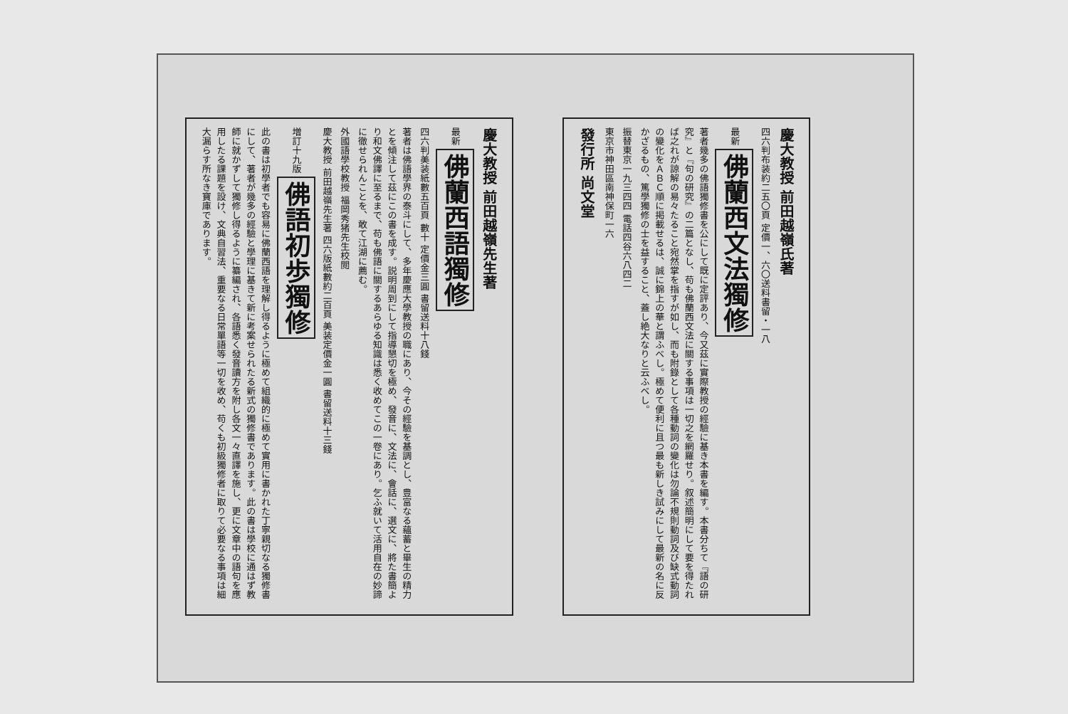慶大教授 前田越嶺氏著
四六判布装約二五〇頁 定價一、六〇送料書留・一八
最新 佛蘭西文法獨修
著者幾多の佛語獨修書を公にして既に定評あり、今又茲に實際教授の經驗に基き本書を編す。本書分ちて『語の研究』と『句の研究』の二篇となし、苟も佛蘭西文法に關する事項は一切之を網羅せり。叙述簡明にして要を得たれば之れが諒解の易々たること宛然掌を指すが如し、而も附錄として各種動詞の變化は勿論不規則動詞及び缺式動詞の變化をＡＢＣ順に掲載せるは、誠に錦上の華と謂ふべし。極めて便利に且つ最も新しき試みにして最新の名に反かざるもの、篤學獨修の士を益すること、蓋し絶大なりと云ふべし。
振替東京一九三四四 電話四谷六八四二
東京市神田區南神保町一六
發行所 尚文堂
慶大教授 前田越嶺先生著
最新 佛蘭西語獨修
四六判美装紙數五百頁 數十 定價金三圓 書留送料十八錢
著者は佛語學界の泰斗にして、多年慶應大學教授の職にあり、今その經驗を基調とし、豊富なる蘊蓄と畢生の精力とを傾注して茲にこの書を成す。説明周到にして指導懇切を極め、發音に、文法に、會話に、選文に、將た書簡より和文佛譯に至るまで、苟も佛語に關するあらゆる知識は悉く收めてこの一卷にあり。乞ふ就いて活用自在の妙諦に徹せられんことを、敢て江湖に薦む。
外國語學校教授 福岡秀猪先生校閲
慶大教授 前田越嶺先生著 四六版紙數約二百頁 美装定價金一圓 書留送料十三錢
増訂十九版 佛語初歩獨修
此の書は初學者でも容易に佛蘭西語を理解し得るように極めて組織的に極めて實用に書かれた丁寧親切なる獨修書にして、著者が幾多の經驗と學理に基きて新に考案せられたる新式の獨修書であります。此の書は學校に通はず教師に就かずして獨修し得るように纂編され、各語悉く發音讀方を附し各文一々直譯を施し、更に文章中の語句を應用したる課題を設け、文典自習法、重要なる日常單語等一切を收め、苟くも初級獨修者に取りて必要なる事項は細大漏らす所なき寶庫であります。